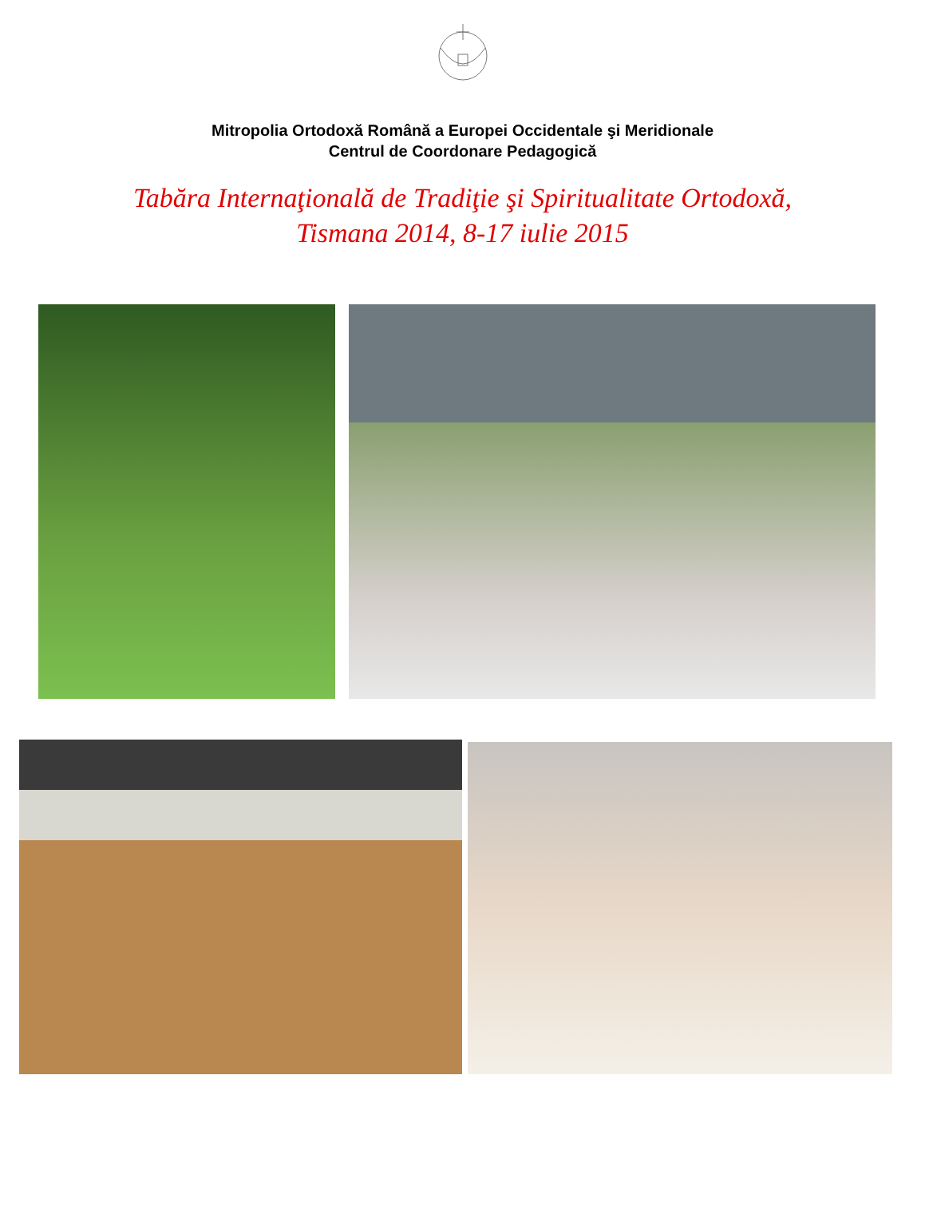Mitropolia Ortodoxă Română a Europei Occidentale şi Meridionale
Centrul de Coordonare Pedagogică
Tabăra Internaţională de Tradiţie şi Spiritualitate Ortodoxă,
Tismana 2014, 8-17 iulie 2015